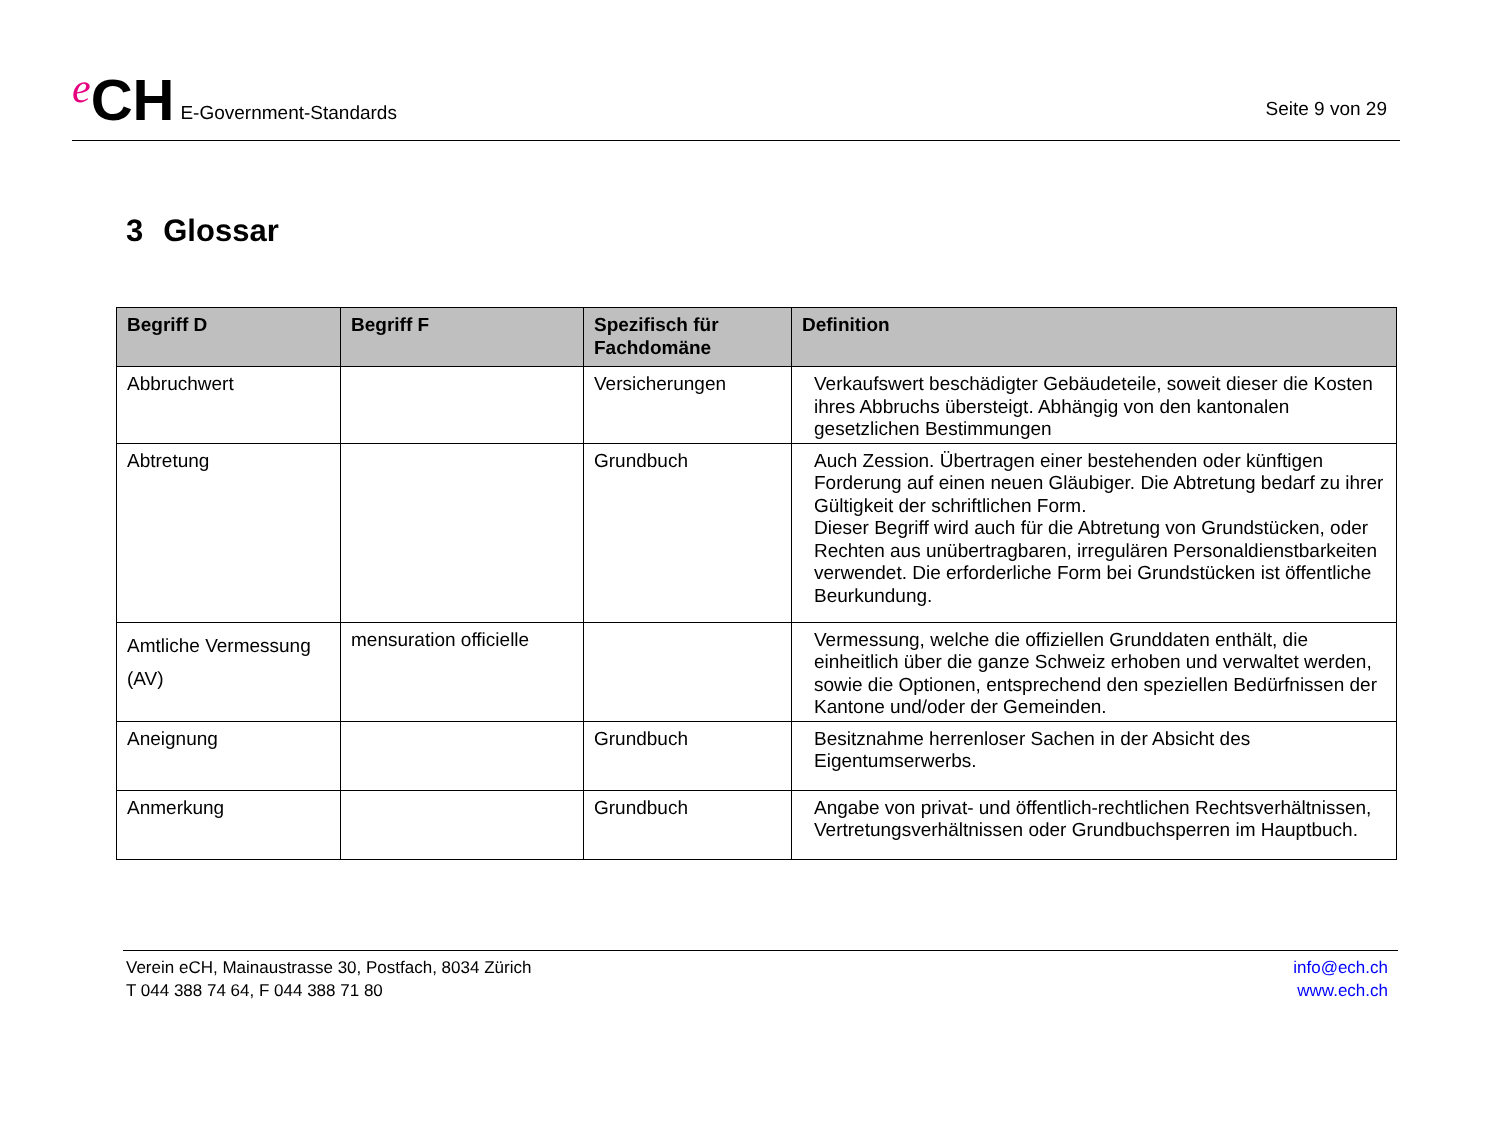e CH E-Government-Standards
Seite 9 von 29
3 Glossar
| Begriff D | Begriff F | Spezifisch für Fachdomäne | Definition |
| --- | --- | --- | --- |
| Abbruchwert | | Versicherungen | Verkaufswert beschädigter Gebäudeteile, soweit dieser die Kosten ihres Abbruchs übersteigt. Abhängig von den kantonalen gesetzlichen Bestimmungen |
| Abtretung | | Grundbuch | Auch Zession. Übertragen einer bestehenden oder künftigen Forderung auf einen neuen Gläubiger. Die Abtretung bedarf zu ihrer Gültigkeit der schriftlichen Form. Dieser Begriff wird auch für die Abtretung von Grundstücken, oder Rechten aus unübertragbaren, irregulären Personaldienstbarkeiten verwendet. Die erforderliche Form bei Grundstücken ist öffentliche Beurkundung. |
| Amtliche Vermessung (AV) | mensuration officielle | | Vermessung, welche die offiziellen Grunddaten enthält, die einheitlich über die ganze Schweiz erhoben und verwaltet werden, sowie die Optionen, entsprechend den speziellen Bedürfnissen der Kantone und/oder der Gemeinden. |
| Aneignung | | Grundbuch | Besitznahme herrenloser Sachen in der Absicht des Eigentumserwerbs. |
| Anmerkung | | Grundbuch | Angabe von privat- und öffentlich-rechtlichen Rechtsverhältnissen, Vertretungsverhältnissen oder Grundbuchsperren im Hauptbuch. |
Verein eCH, Mainaustrasse 30, Postfach, 8034 Zürich
T 044 388 74 64, F 044 388 71 80
info@ech.ch
www.ech.ch